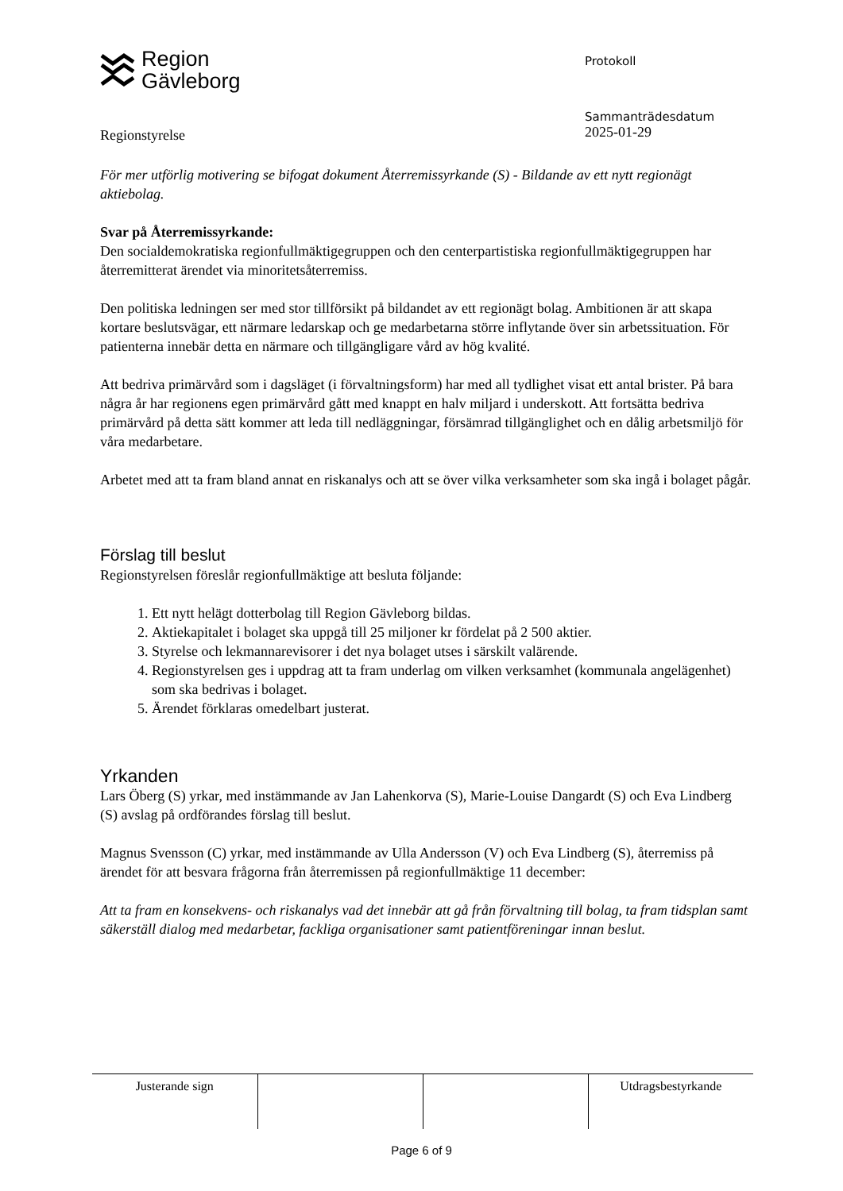Region
Gävleborg
Protokoll
Regionstyrelse
Sammanträdesdatum
2025-01-29
För mer utförlig motivering se bifogat dokument Återremissyrkande (S) - Bildande av ett nytt regionägt aktiebolag.
Svar på Återremissyrkande:
Den socialdemokratiska regionfullmäktigegruppen och den centerpartistiska regionfullmäktigegruppen har återremitterat ärendet via minoritetsåterremiss.
Den politiska ledningen ser med stor tillförsikt på bildandet av ett regionägt bolag. Ambitionen är att skapa kortare beslutsvägar, ett närmare ledarskap och ge medarbetarna större inflytande över sin arbetssituation. För patienterna innebär detta en närmare och tillgängligare vård av hög kvalité.
Att bedriva primärvård som i dagsläget (i förvaltningsform) har med all tydlighet visat ett antal brister. På bara några år har regionens egen primärvård gått med knappt en halv miljard i underskott. Att fortsätta bedriva primärvård på detta sätt kommer att leda till nedläggningar, försämrad tillgänglighet och en dålig arbetsmiljö för våra medarbetare.
Arbetet med att ta fram bland annat en riskanalys och att se över vilka verksamheter som ska ingå i bolaget pågår.
Förslag till beslut
Regionstyrelsen föreslår regionfullmäktige att besluta följande:
1. Ett nytt helägt dotterbolag till Region Gävleborg bildas.
2. Aktiekapitalet i bolaget ska uppgå till 25 miljoner kr fördelat på 2 500 aktier.
3. Styrelse och lekmannarevisorer i det nya bolaget utses i särskilt valärende.
4. Regionstyrelsen ges i uppdrag att ta fram underlag om vilken verksamhet (kommunala angelägenhet) som ska bedrivas i bolaget.
5. Ärendet förklaras omedelbart justerat.
Yrkanden
Lars Öberg (S) yrkar, med instämmande av Jan Lahenkorva (S), Marie-Louise Dangardt (S) och Eva Lindberg (S) avslag på ordförandes förslag till beslut.
Magnus Svensson (C) yrkar, med instämmande av Ulla Andersson (V) och Eva Lindberg (S), återremiss på ärendet för att besvara frågorna från återremissen på regionfullmäktige 11 december:
Att ta fram en konsekvens- och riskanalys vad det innebär att gå från förvaltning till bolag, ta fram tidsplan samt säkerställ dialog med medarbetar, fackliga organisationer samt patientföreningar innan beslut.
| Justerande sign | | | Utdragsbestyrkande |
Page 6 of 9